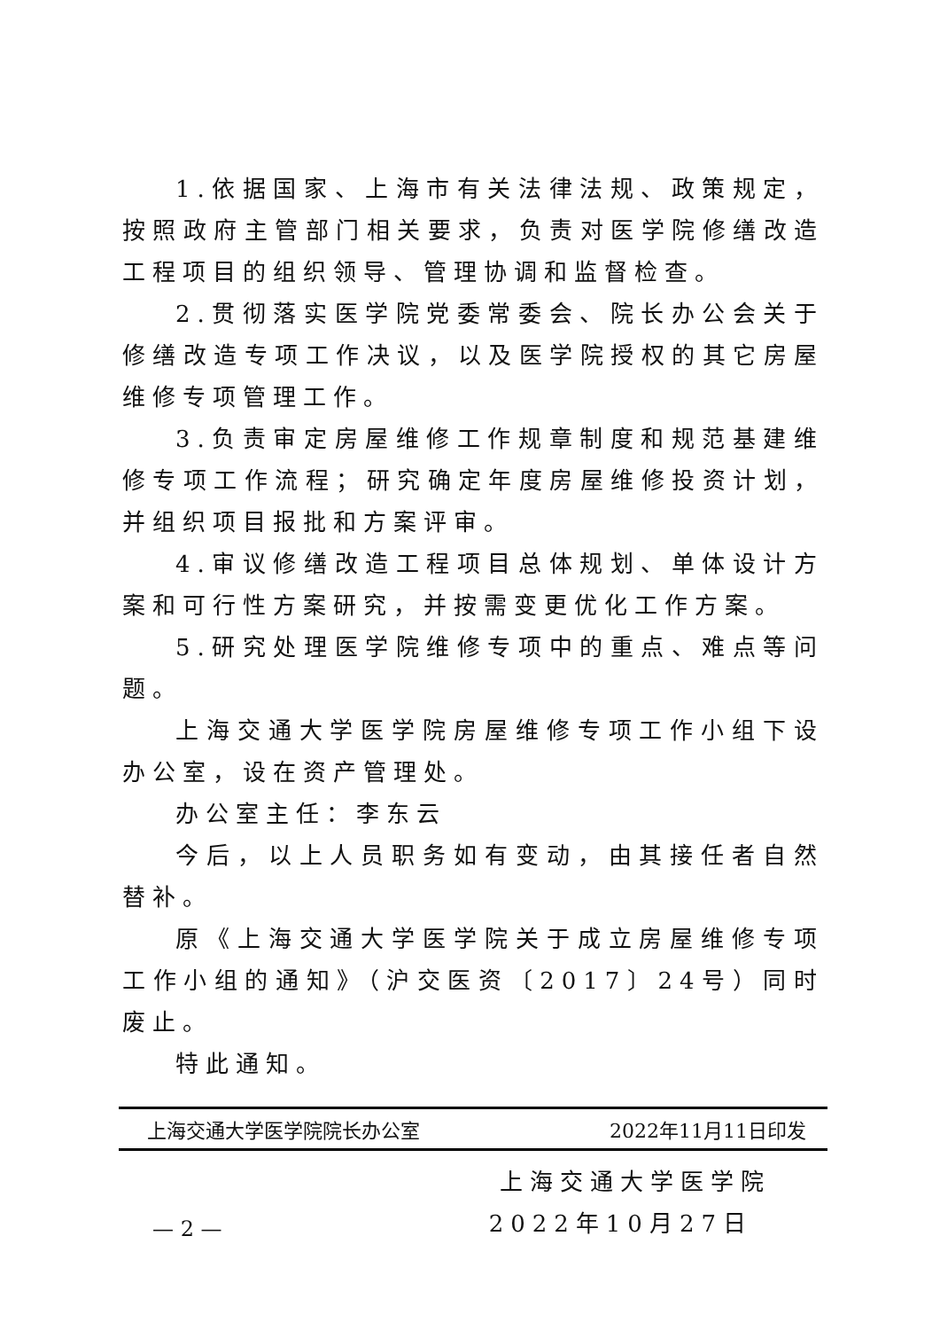1.依据国家、上海市有关法律法规、政策规定，按照政府主管部门相关要求，负责对医学院修缮改造工程项目的组织领导、管理协调和监督检查。
2.贯彻落实医学院党委常委会、院长办公会关于修缮改造专项工作决议，以及医学院授权的其它房屋维修专项管理工作。
3.负责审定房屋维修工作规章制度和规范基建维修专项工作流程；研究确定年度房屋维修投资计划，并组织项目报批和方案评审。
4.审议修缮改造工程项目总体规划、单体设计方案和可行性方案研究，并按需变更优化工作方案。
5.研究处理医学院维修专项中的重点、难点等问题。
上海交通大学医学院房屋维修专项工作小组下设办公室，设在资产管理处。
办公室主任：李东云
今后，以上人员职务如有变动，由其接任者自然替补。
原《上海交通大学医学院关于成立房屋维修专项工作小组的通知》（沪交医资〔2017〕24号）同时废止。
特此通知。
上海交通大学医学院
2022年10月27日
上海交通大学医学院院长办公室 2022年11月11日印发
— 2 —